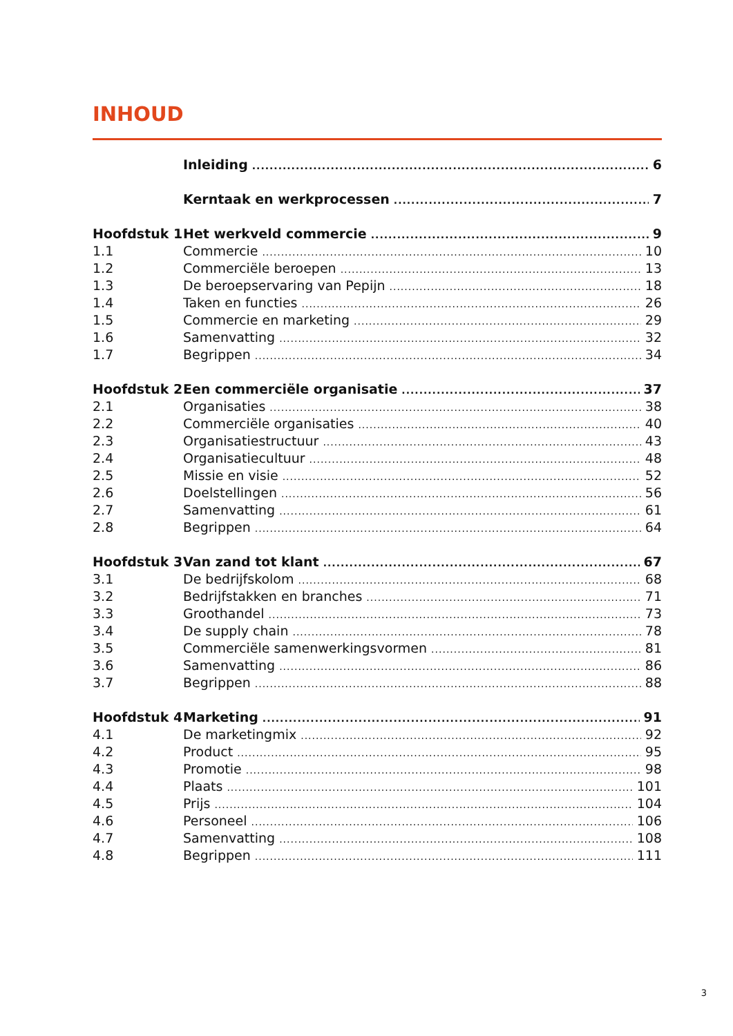INHOUD
Inleiding 6
Kerntaak en werkprocessen 7
Hoofdstuk 1 Het werkveld commercie 9
1.1 Commercie 10
1.2 Commerciële beroepen 13
1.3 De beroepservaring van Pepijn 18
1.4 Taken en functies 26
1.5 Commercie en marketing 29
1.6 Samenvatting 32
1.7 Begrippen 34
Hoofdstuk 2 Een commerciële organisatie 37
2.1 Organisaties 38
2.2 Commerciële organisaties 40
2.3 Organisatiestructuur 43
2.4 Organisatiecultuur 48
2.5 Missie en visie 52
2.6 Doelstellingen 56
2.7 Samenvatting 61
2.8 Begrippen 64
Hoofdstuk 3 Van zand tot klant 67
3.1 De bedrijfskolom 68
3.2 Bedrijfstakken en branches 71
3.3 Groothandel 73
3.4 De supply chain 78
3.5 Commerciële samenwerkingsvormen 81
3.6 Samenvatting 86
3.7 Begrippen 88
Hoofdstuk 4 Marketing 91
4.1 De marketingmix 92
4.2 Product 95
4.3 Promotie 98
4.4 Plaats 101
4.5 Prijs 104
4.6 Personeel 106
4.7 Samenvatting 108
4.8 Begrippen 111
3